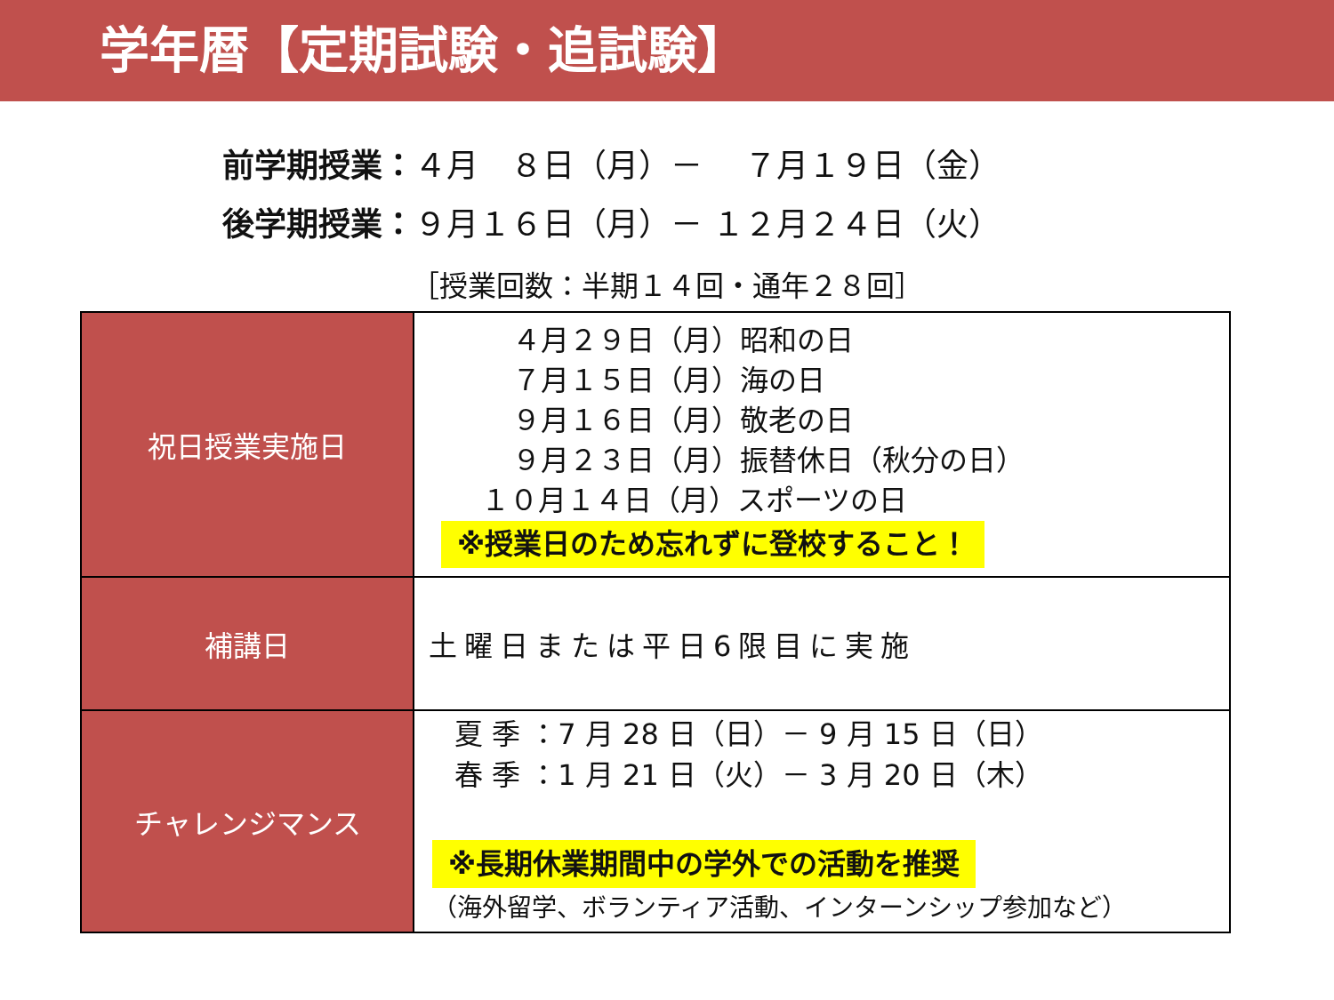学年暦【定期試験・追試験】
前学期授業：４月　８日（月）－　 ７月１９日（金）
後学期授業：９月１６日（月）－ １２月２４日（火）
［授業回数：半期１４回・通年２８回］
| 祝日授業実施日 | ４月２９日（月）昭和の日 ７月１５日（月）海の日 ９月１６日（月）敬老の日 ９月２３日（月）振替休日（秋分の日） １０月１４日（月）スポーツの日 ※授業日のため忘れずに登校すること！ |
| 補講日 | 土曜日または平日6限目に実施 |
| チャレンジマンス | 夏 季 ：7 月 28 日（日）－ 9 月 15 日（日） 春 季 ：1 月 21 日（火）－ 3 月 20 日（木） ※長期休業期間中の学外での活動を推奨 （海外留学、ボランティア活動、インターンシップ参加など） |